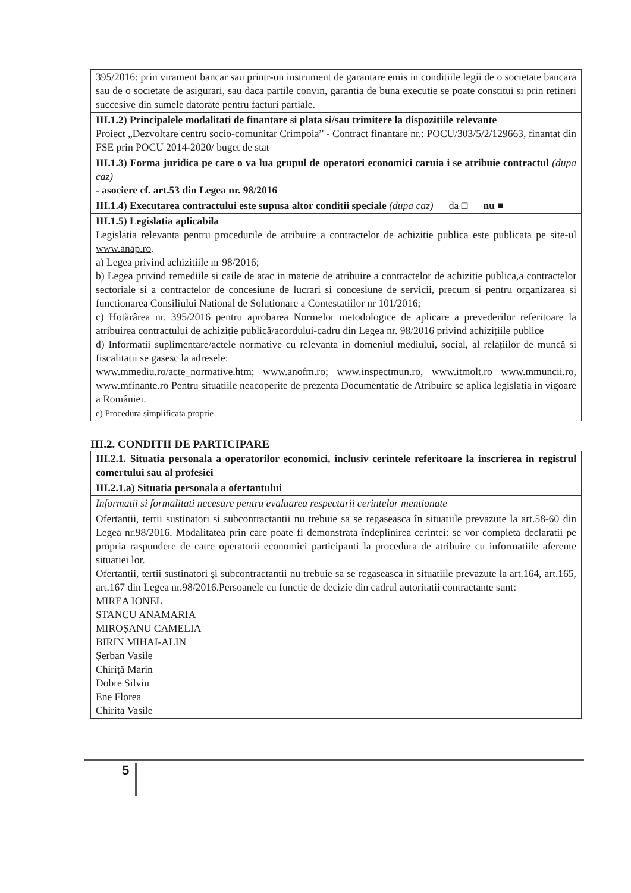| 395/2016: prin virament bancar sau printr-un instrument de garantare emis in conditiile legii de o societate bancara sau de o societate de asigurari, sau daca partile convin, garantia de buna executie se poate constitui si prin retineri succesive din sumele datorate pentru facturi partiale. |
| III.1.2) Principalele modalitati de finantare si plata si/sau trimitere la dispozitiile relevante Proiect „Dezvoltare centru socio-comunitar Crimpoia” - Contract finantare nr.: POCU/303/5/2/129663, finantat din FSE prin POCU 2014-2020/ buget de stat |
| III.1.3) Forma juridica pe care o va lua grupul de operatori economici caruia i se atribuie contractul (dupa caz) - asociere cf. art.53 din Legea nr. 98/2016 |
| III.1.4) Executarea contractului este supusa altor conditii speciale (dupa caz) da □ nu ■ |
| III.1.5) Legislatia aplicabila Legislatia relevanta pentru procedurile de atribuire a contractelor de achizitie publica este publicata pe site-ul www.anap.ro . a) Legea privind achizitiile nr 98/2016; b) Legea privind remediile si caile de atac in materie de atribuire a contractelor de achizitie publica,a contractelor sectoriale si a contractelor de concesiune de lucrari si concesiune de servicii, precum si pentru organizarea si functionarea Consiliului National de Solutionare a Contestatiilor nr 101/2016; c) Hotărârea nr. 395/2016 pentru aprobarea Normelor metodologice de aplicare a prevederilor referitoare la atribuirea contractului de achiziție publică/acordului-cadru din Legea nr. 98/2016 privind achizițiile publice d) Informatii suplimentare/actele normative cu relevanta in domeniul mediului, social, al relațiilor de muncă si fiscalitatii se gasesc la adresele: www.mmediu.ro/acte_normative.htm; www.anofm.ro; www.inspectmun.ro, www.itmolt.ro www.mmuncii.ro, www.mfinante.ro Pentru situatiile neacoperite de prezenta Documentatie de Atribuire se aplica legislatia in vigoare a României. e) Procedura simplificata proprie |
III.2. CONDITII DE PARTICIPARE
| III.2.1. Situatia personala a operatorilor economici, inclusiv cerintele referitoare la inscrierea in registrul comertului sau al profesiei |
| III.2.1.a) Situatia personala a ofertantului |
| Informatii si formalitati necesare pentru evaluarea respectarii cerintelor mentionate |
| Ofertantii, tertii sustinatori si subcontractantii nu trebuie sa se regaseasca în situatiile prevazute la art.58-60 din Legea nr.98/2016. Modalitatea prin care poate fi demonstrata îndeplinirea cerintei: se vor completa declaratii pe propria raspundere de catre operatorii economici participanti la procedura de atribuire cu informatiile aferente situatiei lor. Ofertantii, tertii sustinatori și subcontractantii nu trebuie sa se regaseasca in situatiile prevazute la art.164, art.165, art.167 din Legea nr.98/2016.Persoanele cu functie de decizie din cadrul autoritatii contractante sunt: MIREA IONEL STANCU ANAMARIA MIROȘANU CAMELIA BIRIN MIHAI-ALIN Șerban Vasile Chiriță Marin Dobre Silviu Ene Florea Chirita Vasile |
5